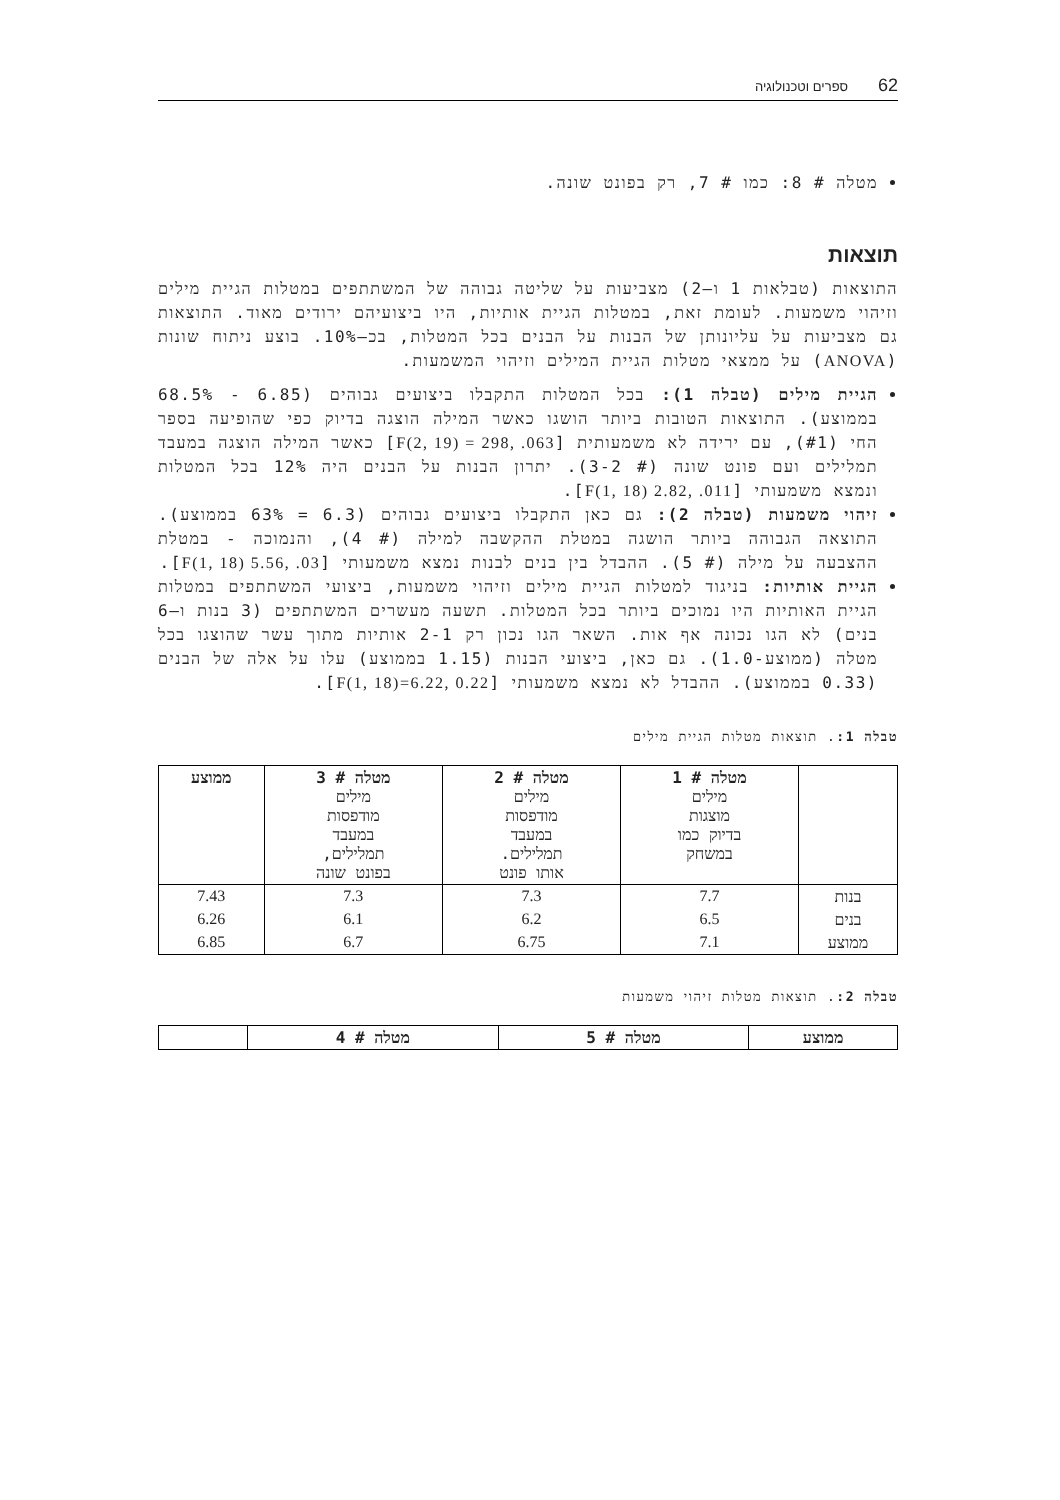62 ספרים וטכנולוגיה
מטלה # 8: כמו # 7, רק בפונט שונה.
תוצאות
התוצאות (טבלאות 1 ו–2) מצביעות על שליטה גבוהה של המשתתפים במטלות הגיית מילים וזיהוי משמעות. לעומת זאת, במטלות הגיית אותיות, היו ביצועיהם ירודים מאוד. התוצאות גם מצביעות על עליונותן של הבנות על הבנים בכל המטלות, בכ–10%. בוצע ניתוח שונות (ANOVA) על ממצאי מטלות הגיית המילים וזיהוי המשמעות.
הגיית מילים (טבלה 1): בכל המטלות התקבלו ביצועים גבוהים (6.85 - 68.5% בממוצע). התוצאות הטובות ביותר הושגו כאשר המילה הוצגה בדיוק כפי שהופיעה בספר החי (#1), עם ירידה לא משמעותית [F(2, 19) = 298, .063] כאשר המילה הוצגה במעבד תמלילים ועם פונט שונה (# 3-2). יתרון הבנות על הבנים היה 12% בכל המטלות ונמצא משמעותי [F(1, 18) 2.82, .011].
זיהוי משמעות (טבלה 2): גם כאן התקבלו ביצועים גבוהים (6.3 = 63% בממוצע). התוצאה הגבוהה ביותר הושגה במטלת ההקשבה למילה (# 4), והנמוכה - במטלת ההצבעה על מילה (# 5). ההבדל בין בנים לבנות נמצא משמעותי [F(1, 18) 5.56, .03].
הגיית אותיות: בניגוד למטלות הגיית מילים וזיהוי משמעות, ביצועי המשתתפים במטלות הגיית האותיות היו נמוכים ביותר בכל המטלות. תשעה מעשרים המשתתפים (3 בנות ו–6 בנים) לא הגו נכונה אף אות. השאר הגו נכון רק 2-1 אותיות מתוך עשר שהוצגו בכל מטלה (ממוצע-1.0). גם כאן, ביצועי הבנות (1.15 בממוצע) עלו על אלה של הבנים (0.33 בממוצע). ההבדל לא נמצא משמעותי [F(1, 18)=6.22, 0.22].
טבלה 1:. תוצאות מטלות הגיית מילים
| | מטלה # 1 מילים מוצגות בדיוק כמו במשחק | מטלה # 2 מילים מודפסות במעבד תמלילים. אותו פונט | מטלה # 3 מילים מודפסות במעבד תמלילים, בפונט שונה | ממוצע |
| --- | --- | --- | --- | --- |
| בנות | 7.7 | 7.3 | 7.3 | 7.43 |
| בנים | 6.5 | 6.2 | 6.1 | 6.26 |
| ממוצע | 7.1 | 6.75 | 6.7 | 6.85 |
טבלה 2:. תוצאות מטלות זיהוי משמעות
| ממוצע | מטלה # 5 | מטלה # 4 | |
| --- | --- | --- | --- |